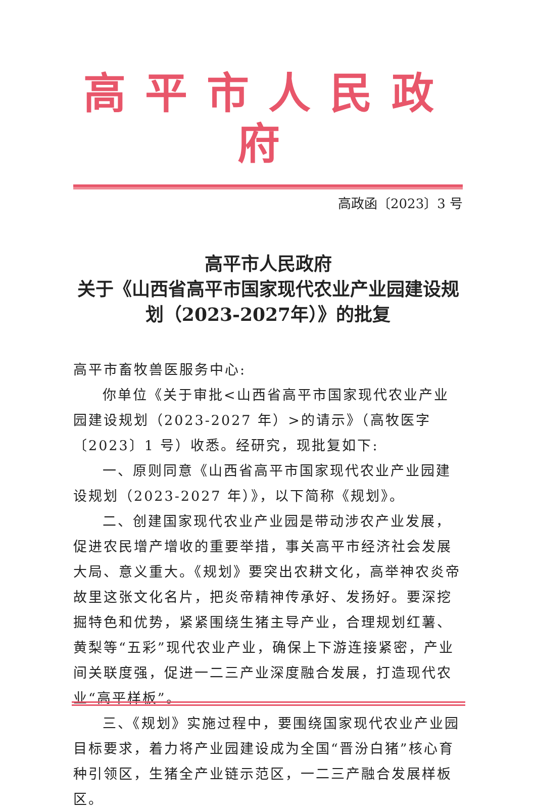高平市人民政府
高政函〔2023〕3 号
高平市人民政府
关于《山西省高平市国家现代农业产业园建设规划（2023-2027年）》的批复
高平市畜牧兽医服务中心:
你单位《关于审批<山西省高平市国家现代农业产业园建设规划（2023-2027 年）>的请示》（高牧医字〔2023〕1 号）收悉。经研究，现批复如下:
一、原则同意《山西省高平市国家现代农业产业园建设规划（2023-2027 年）》，以下简称《规划》。
二、创建国家现代农业产业园是带动涉农产业发展，促进农民增产增收的重要举措，事关高平市经济社会发展大局、意义重大。《规划》要突出农耕文化，高举神农炎帝故里这张文化名片，把炎帝精神传承好、发扬好。要深挖掘特色和优势，紧紧围绕生猪主导产业，合理规划红薯、黄梨等“五彩”现代农业产业，确保上下游连接紧密，产业间关联度强，促进一二三产业深度融合发展，打造现代农业“高平样板”。
三、《规划》实施过程中，要围绕国家现代农业产业园目标要求，着力将产业园建设成为全国“晋汾白猪”核心育种引领区，生猪全产业链示范区，一二三产融合发展样板区。